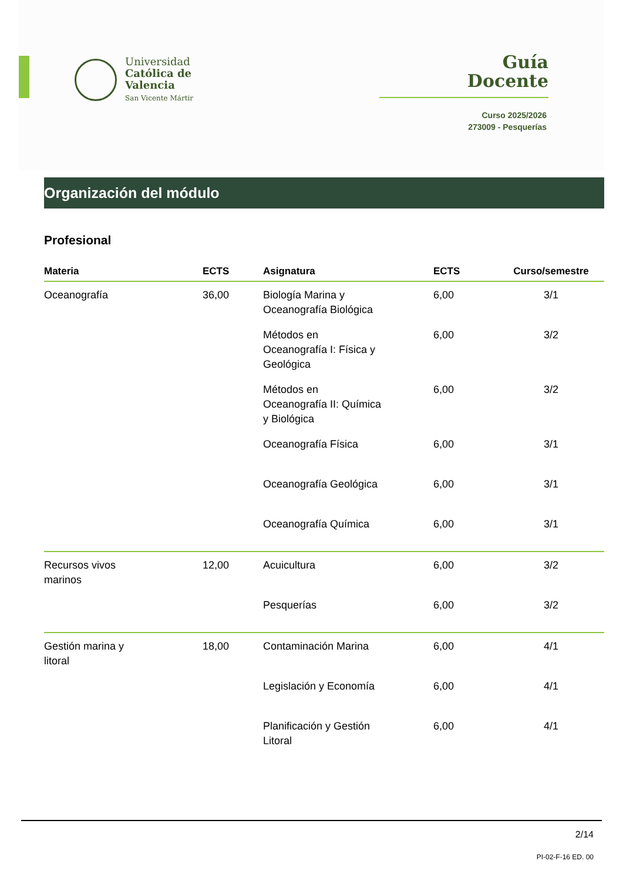Universidad
Católica de
Valencia
San Vicente Mártir
Guía
Docente
Curso 2025/2026
273009 - Pesquerías
Organización del módulo
Profesional
| Materia | ECTS | Asignatura | ECTS | Curso/semestre |
| --- | --- | --- | --- | --- |
| Oceanografía | 36,00 | Biología Marina y Oceanografía Biológica | 6,00 | 3/1 |
| | | Métodos en Oceanografía I: Física y Geológica | 6,00 | 3/2 |
| | | Métodos en Oceanografía II: Química y Biológica | 6,00 | 3/2 |
| | | Oceanografía Física | 6,00 | 3/1 |
| | | Oceanografía Geológica | 6,00 | 3/1 |
| | | Oceanografía Química | 6,00 | 3/1 |
| Recursos vivos marinos | 12,00 | Acuicultura | 6,00 | 3/2 |
| | | Pesquerías | 6,00 | 3/2 |
| Gestión marina y litoral | 18,00 | Contaminación Marina | 6,00 | 4/1 |
| | | Legislación y Economía | 6,00 | 4/1 |
| | | Planificación y Gestión Litoral | 6,00 | 4/1 |
2/14
PI-02-F-16 ED. 00